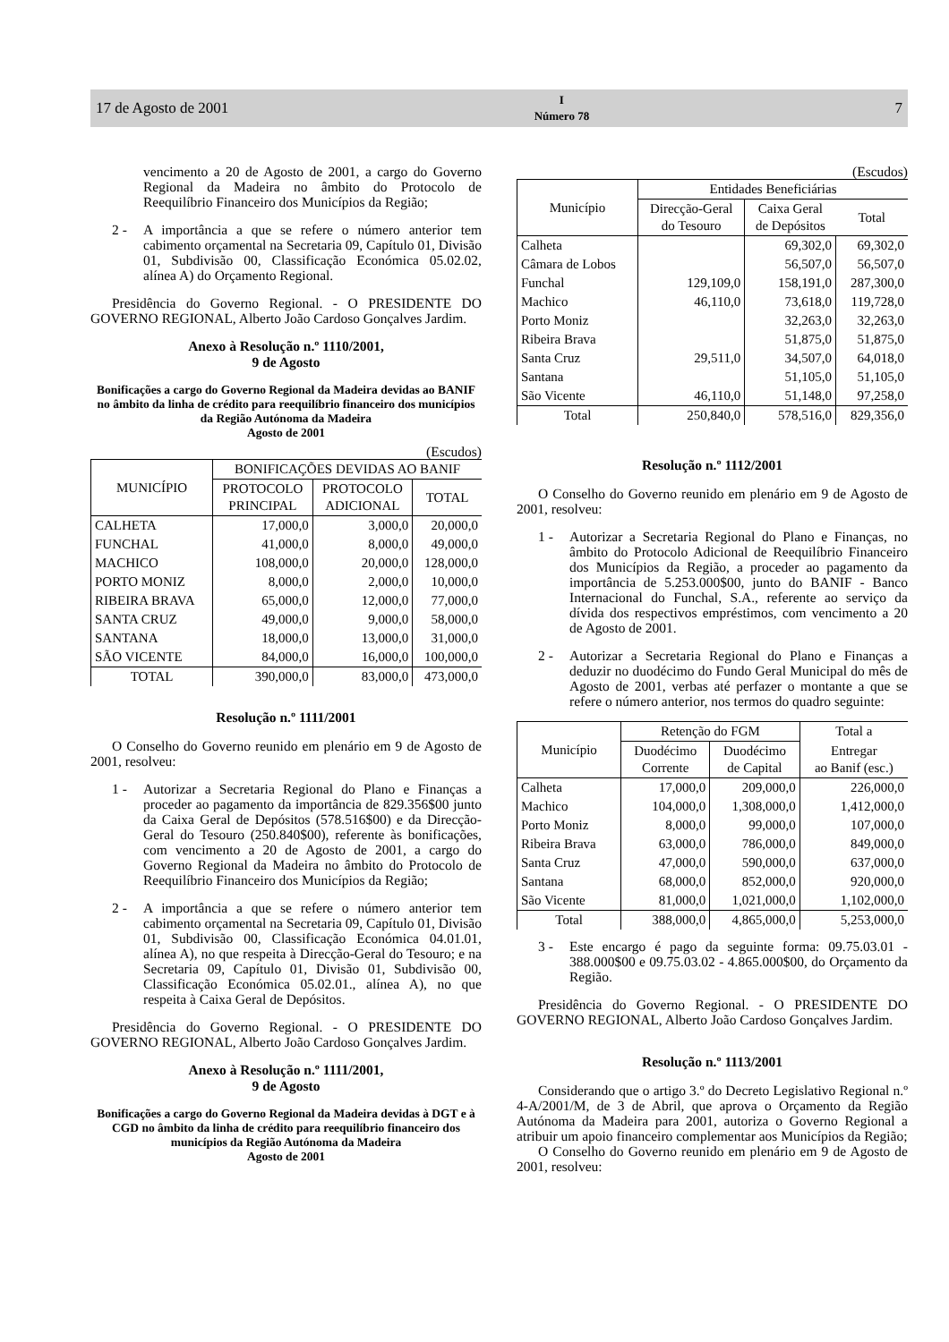17 de Agosto de 2001 I
Número 78 7
vencimento a 20 de Agosto de 2001, a cargo do Governo Regional da Madeira no âmbito do Protocolo de Reequilíbrio Financeiro dos Municípios da Região;
2 - A importância a que se refere o número anterior tem cabimento orçamental na Secretaria 09, Capítulo 01, Divisão 01, Subdivisão 00, Classificação Económica 05.02.02, alínea A) do Orçamento Regional.
Presidência do Governo Regional. - O PRESIDENTE DO GOVERNO REGIONAL, Alberto João Cardoso Gonçalves Jardim.
Anexo à Resolução n.º 1110/2001,
9 de Agosto
Bonificações a cargo do Governo Regional da Madeira devidas ao BANIF no âmbito da linha de crédito para reequilíbrio financeiro dos municípios da Região Autónoma da Madeira
Agosto de 2001
(Escudos)
| MUNICÍPIO | BONIFICAÇÕES DEVIDAS AO BANIF | | |
| --- | --- | --- | --- |
| | PROTOCOLO PRINCIPAL | PROTOCOLO ADICIONAL | TOTAL |
| CALHETA | 17,000,0 | 3,000,0 | 20,000,0 |
| FUNCHAL | 41,000,0 | 8,000,0 | 49,000,0 |
| MACHICO | 108,000,0 | 20,000,0 | 128,000,0 |
| PORTO MONIZ | 8,000,0 | 2,000,0 | 10,000,0 |
| RIBEIRA BRAVA | 65,000,0 | 12,000,0 | 77,000,0 |
| SANTA CRUZ | 49,000,0 | 9,000,0 | 58,000,0 |
| SANTANA | 18,000,0 | 13,000,0 | 31,000,0 |
| SÃO VICENTE | 84,000,0 | 16,000,0 | 100,000,0 |
| TOTAL | 390,000,0 | 83,000,0 | 473,000,0 |
Resolução n.º 1111/2001
O Conselho do Governo reunido em plenário em 9 de Agosto de 2001, resolveu:
1 - Autorizar a Secretaria Regional do Plano e Finanças a proceder ao pagamento da importância de 829.356$00 junto da Caixa Geral de Depósitos (578.516$00) e da Direcção-Geral do Tesouro (250.840$00), referente às bonificações, com vencimento a 20 de Agosto de 2001, a cargo do Governo Regional da Madeira no âmbito do Protocolo de Reequilíbrio Financeiro dos Municípios da Região;
2 - A importância a que se refere o número anterior tem cabimento orçamental na Secretaria 09, Capítulo 01, Divisão 01, Subdivisão 00, Classificação Económica 04.01.01, alínea A), no que respeita à Direcção-Geral do Tesouro; e na Secretaria 09, Capítulo 01, Divisão 01, Subdivisão 00, Classificação Económica 05.02.01., alínea A), no que respeita à Caixa Geral de Depósitos.
Presidência do Governo Regional. - O PRESIDENTE DO GOVERNO REGIONAL, Alberto João Cardoso Gonçalves Jardim.
Anexo à Resolução n.º 1111/2001,
9 de Agosto
Bonificações a cargo do Governo Regional da Madeira devidas à DGT e à CGD no âmbito da linha de crédito para reequilíbrio financeiro dos municípios da Região Autónoma da Madeira
Agosto de 2001
(Escudos)
| Município | Entidades Beneficiárias | | |
| --- | --- | --- | --- |
| | Direcção-Geral do Tesouro | Caixa Geral de Depósitos | Total |
| Calheta | | 69,302,0 | 69,302,0 |
| Câmara de Lobos | | 56,507,0 | 56,507,0 |
| Funchal | 129,109,0 | 158,191,0 | 287,300,0 |
| Machico | 46,110,0 | 73,618,0 | 119,728,0 |
| Porto Moniz | | 32,263,0 | 32,263,0 |
| Ribeira Brava | | 51,875,0 | 51,875,0 |
| Santa Cruz | 29,511,0 | 34,507,0 | 64,018,0 |
| Santana | | 51,105,0 | 51,105,0 |
| São Vicente | 46,110,0 | 51,148,0 | 97,258,0 |
| Total | 250,840,0 | 578,516,0 | 829,356,0 |
Resolução n.º 1112/2001
O Conselho do Governo reunido em plenário em 9 de Agosto de 2001, resolveu:
1 - Autorizar a Secretaria Regional do Plano e Finanças, no âmbito do Protocolo Adicional de Reequilíbrio Financeiro dos Municípios da Região, a proceder ao pagamento da importância de 5.253.000$00, junto do BANIF - Banco Internacional do Funchal, S.A., referente ao serviço da dívida dos respectivos empréstimos, com vencimento a 20 de Agosto de 2001.
2 - Autorizar a Secretaria Regional do Plano e Finanças a deduzir no duodécimo do Fundo Geral Municipal do mês de Agosto de 2001, verbas até perfazer o montante a que se refere o número anterior, nos termos do quadro seguinte:
| Município | Retenção do FGM | | Total a |
| --- | --- | --- | --- |
| | Duodécimo Corrente | Duodécimo de Capital | Entregar ao Banif (esc.) |
| Calheta | 17,000,0 | 209,000,0 | 226,000,0 |
| Machico | 104,000,0 | 1,308,000,0 | 1,412,000,0 |
| Porto Moniz | 8,000,0 | 99,000,0 | 107,000,0 |
| Ribeira Brava | 63,000,0 | 786,000,0 | 849,000,0 |
| Santa Cruz | 47,000,0 | 590,000,0 | 637,000,0 |
| Santana | 68,000,0 | 852,000,0 | 920,000,0 |
| São Vicente | 81,000,0 | 1,021,000,0 | 1,102,000,0 |
| Total | 388,000,0 | 4,865,000,0 | 5,253,000,0 |
3 - Este encargo é pago da seguinte forma: 09.75.03.01 - 388.000$00 e 09.75.03.02 - 4.865.000$00, do Orçamento da Região.
Presidência do Governo Regional. - O PRESIDENTE DO GOVERNO REGIONAL, Alberto João Cardoso Gonçalves Jardim.
Resolução n.º 1113/2001
Considerando que o artigo 3.º do Decreto Legislativo Regional n.º 4-A/2001/M, de 3 de Abril, que aprova o Orçamento da Região Autónoma da Madeira para 2001, autoriza o Governo Regional a atribuir um apoio financeiro complementar aos Municípios da Região;
O Conselho do Governo reunido em plenário em 9 de Agosto de 2001, resolveu: